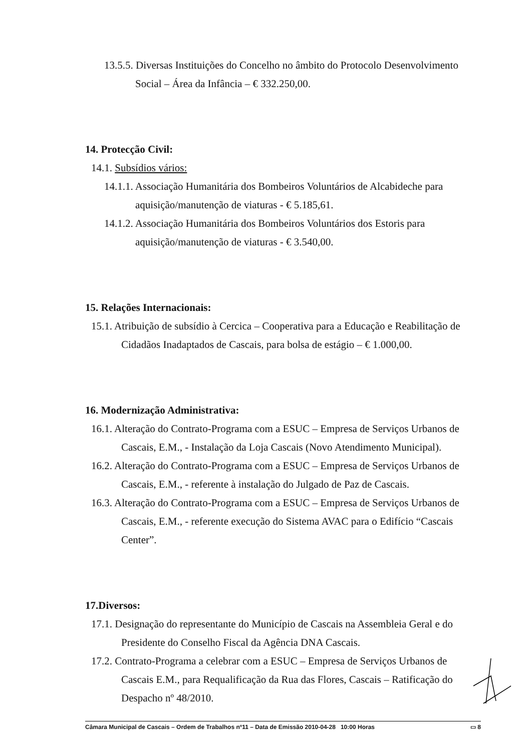13.5.5. Diversas Instituições do Concelho no âmbito do Protocolo Desenvolvimento Social – Área da Infância – € 332.250,00.
14. Protecção Civil:
14.1. Subsídios vários:
14.1.1. Associação Humanitária dos Bombeiros Voluntários de Alcabideche para aquisição/manutenção de viaturas - € 5.185,61.
14.1.2. Associação Humanitária dos Bombeiros Voluntários dos Estoris para aquisição/manutenção de viaturas - € 3.540,00.
15. Relações Internacionais:
15.1. Atribuição de subsídio à Cercica – Cooperativa para a Educação e Reabilitação de Cidadãos Inadaptados de Cascais, para bolsa de estágio – € 1.000,00.
16. Modernização Administrativa:
16.1. Alteração do Contrato-Programa com a ESUC – Empresa de Serviços Urbanos de Cascais, E.M., - Instalação da Loja Cascais (Novo Atendimento Municipal).
16.2. Alteração do Contrato-Programa com a ESUC – Empresa de Serviços Urbanos de Cascais, E.M., - referente à instalação do Julgado de Paz de Cascais.
16.3. Alteração do Contrato-Programa com a ESUC – Empresa de Serviços Urbanos de Cascais, E.M., - referente execução do Sistema AVAC para o Edifício “Cascais Center”.
17.Diversos:
17.1. Designação do representante do Município de Cascais na Assembleia Geral e do Presidente do Conselho Fiscal da Agência DNA Cascais.
17.2. Contrato-Programa a celebrar com a ESUC – Empresa de Serviços Urbanos de Cascais E.M., para Requalificação da Rua das Flores, Cascais – Ratificação do Despacho nº 48/2010.
Câmara Municipal de Cascais – Ordem de Trabalhos nº11 – Data de Emissão 2010-04-28 10:00 Horas ▭ 8